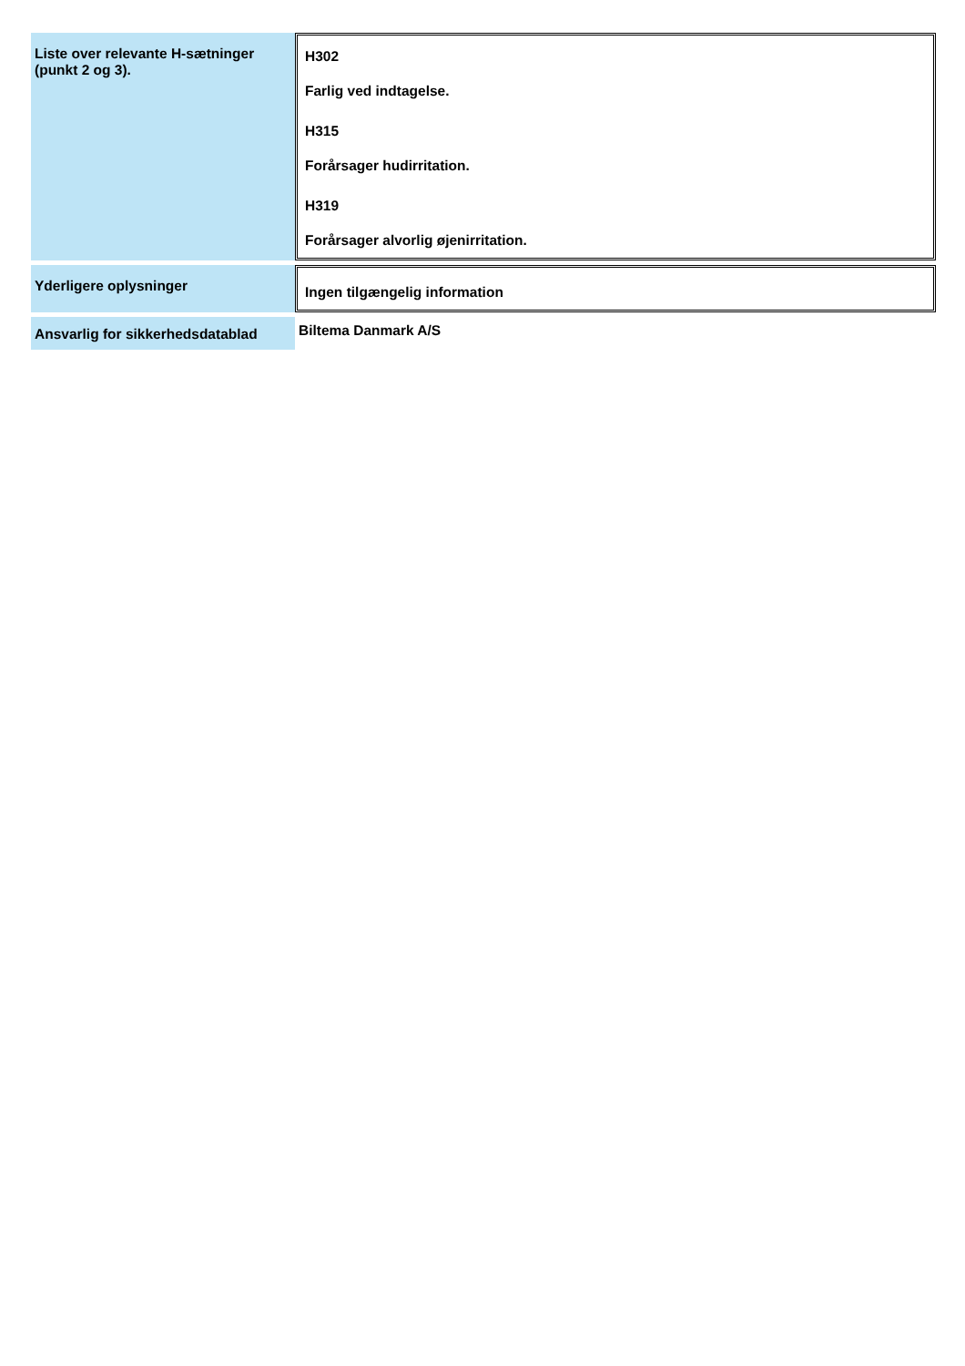| Liste over relevante H-sætninger (punkt 2 og 3). | H302 Farlig ved indtagelse. H315 Forårsager hudirritation. H319 Forårsager alvorlig øjenirritation. |
| Yderligere oplysninger | Ingen tilgængelig information |
| Ansvarlig for sikkerhedsdatablad | Biltema Danmark A/S |